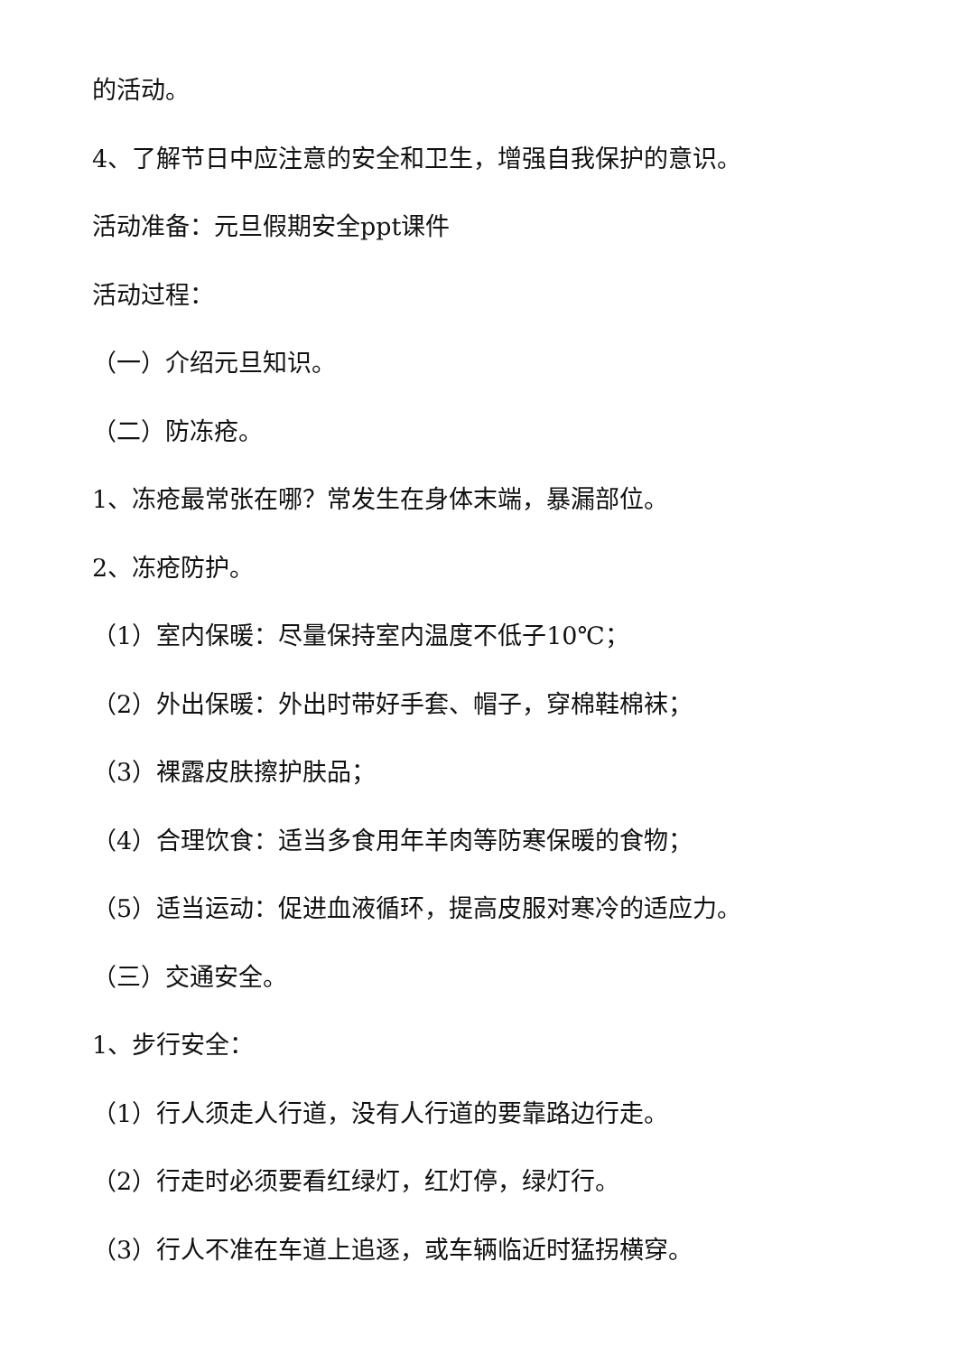的活动。
4、了解节日中应注意的安全和卫生，增强自我保护的意识。
活动准备：元旦假期安全ppt课件
活动过程：
（一）介绍元旦知识。
（二）防冻疮。
1、冻疮最常张在哪？常发生在身体末端，暴漏部位。
2、冻疮防护。
（1）室内保暖：尽量保持室内温度不低子10℃；
（2）外出保暖：外出时带好手套、帽子，穿棉鞋棉袜；
（3）裸露皮肤擦护肤品；
（4）合理饮食：适当多食用年羊肉等防寒保暖的食物；
（5）适当运动：促进血液循环，提高皮服对寒冷的适应力。
（三）交通安全。
1、步行安全：
（1）行人须走人行道，没有人行道的要靠路边行走。
（2）行走时必须要看红绿灯，红灯停，绿灯行。
（3）行人不准在车道上追逐，或车辆临近时猛拐横穿。